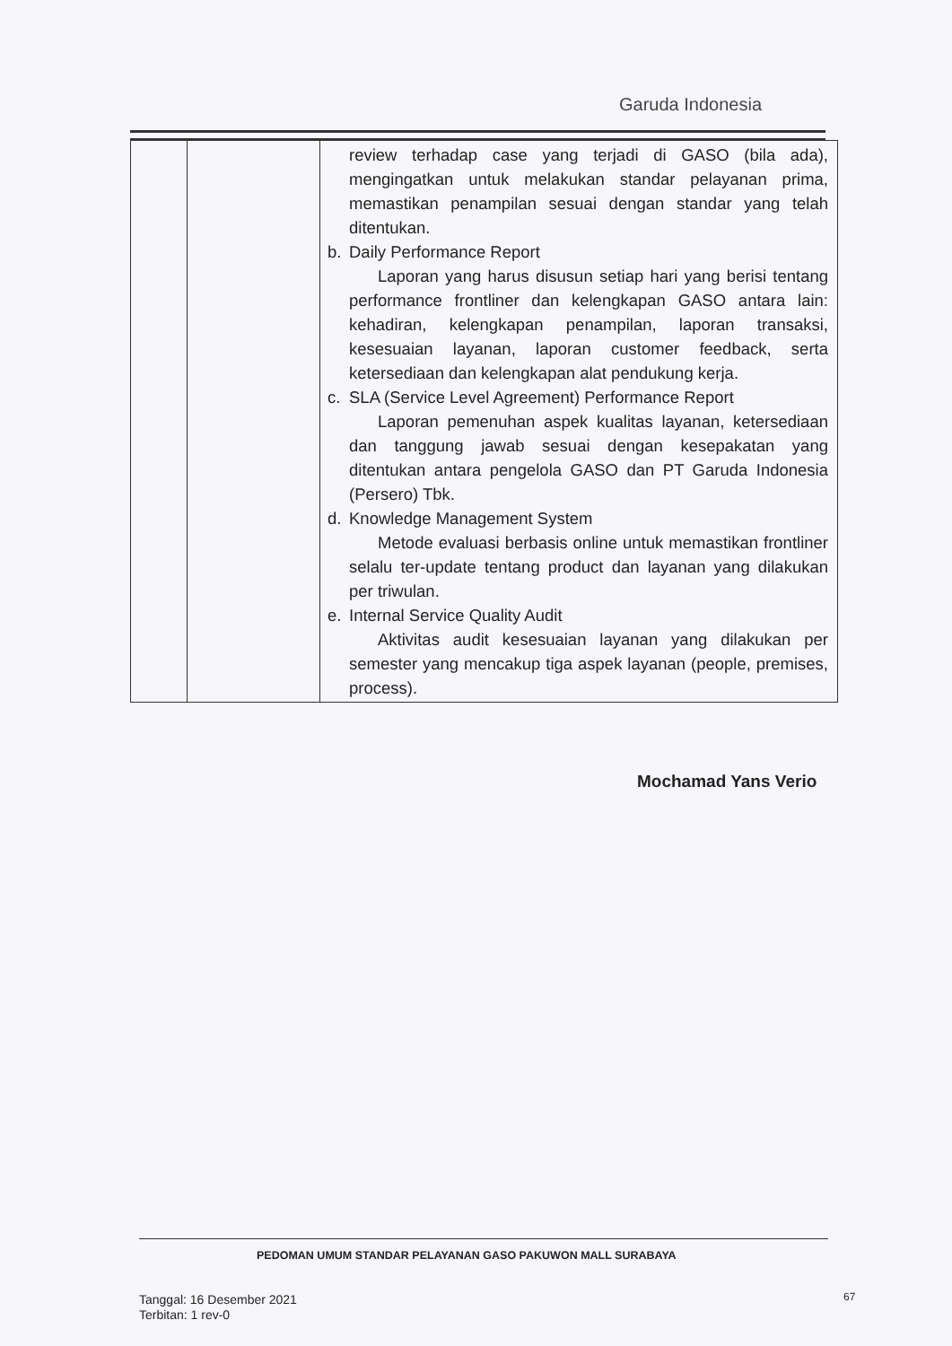Garuda Indonesia
| | | review terhadap case yang terjadi di GASO (bila ada), mengingatkan untuk melakukan standar pelayanan prima, memastikan penampilan sesuai dengan standar yang telah ditentukan. b. Daily Performance Report Laporan yang harus disusun setiap hari yang berisi tentang performance frontliner dan kelengkapan GASO antara lain: kehadiran, kelengkapan penampilan, laporan transaksi, kesesuaian layanan, laporan customer feedback, serta ketersediaan dan kelengkapan alat pendukung kerja. c. SLA (Service Level Agreement) Performance Report Laporan pemenuhan aspek kualitas layanan, ketersediaan dan tanggung jawab sesuai dengan kesepakatan yang ditentukan antara pengelola GASO dan PT Garuda Indonesia (Persero) Tbk. d. Knowledge Management System Metode evaluasi berbasis online untuk memastikan frontliner selalu ter-update tentang product dan layanan yang dilakukan per triwulan. e. Internal Service Quality Audit Aktivitas audit kesesuaian layanan yang dilakukan per semester yang mencakup tiga aspek layanan (people, premises, process). |
Mochamad Yans Verio
PEDOMAN UMUM STANDAR PELAYANAN GASO PAKUWON MALL SURABAYA
Tanggal: 16 Desember 2021
Terbitan: 1 rev-0
67